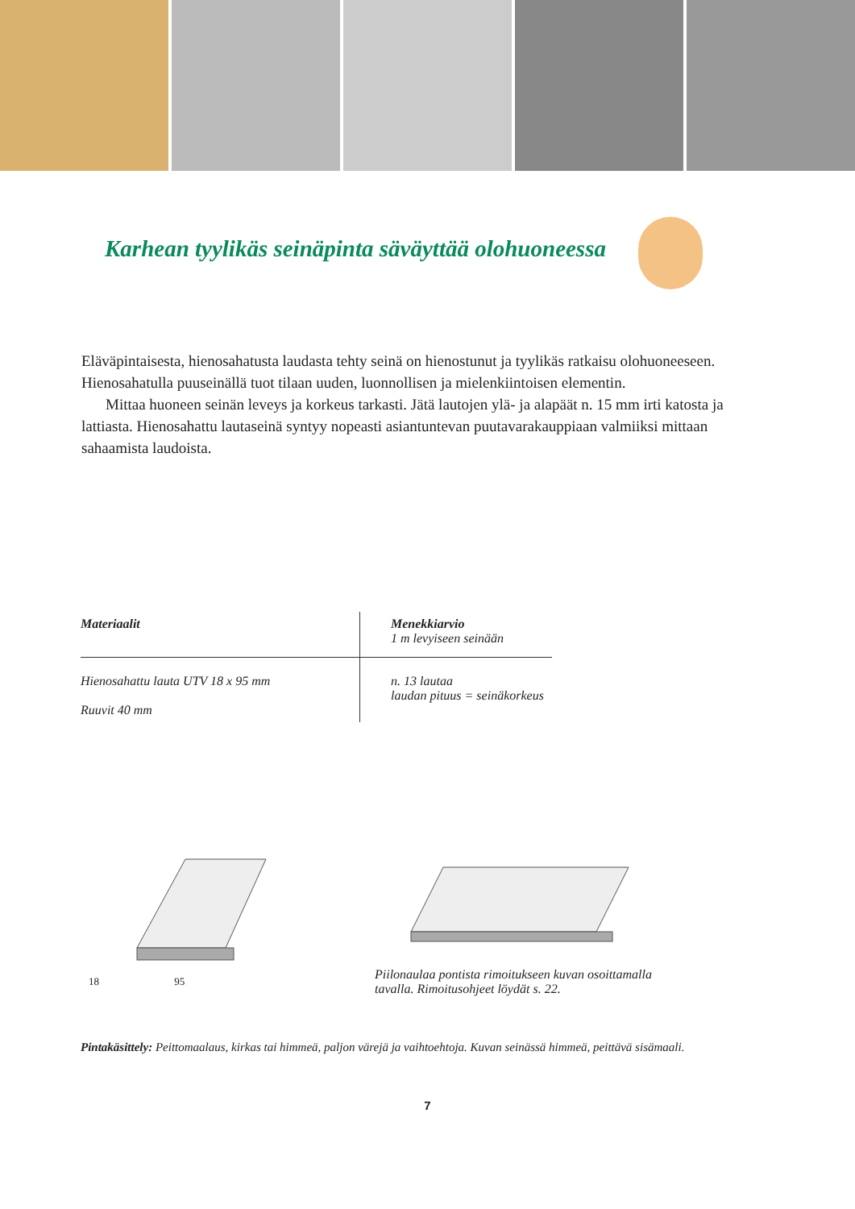Karhean tyylikäs seinäpinta säväyttää olohuoneessa
Eläväpintaisesta, hienosahatusta laudasta tehty seinä on hienostunut ja tyylikäs ratkaisu olohuoneeseen. Hienosahatulla puuseinällä tuot tilaan uuden, luonnollisen ja mielenkiintoisen elementin.
Mittaa huoneen seinän leveys ja korkeus tarkasti. Jätä lautojen ylä- ja alapäät n. 15 mm irti katosta ja lattiasta. Hienosahattu lautaseinä syntyy nopeasti asiantuntevan puutavarakauppiaan valmiiksi mittaan sahaamista laudoista.
| Materiaalit | Menekkiarvio 1 m levyiseen seinään |
| --- | --- |
| Hienosahattu lauta UTV 18 x 95 mm Ruuvit 40 mm | n. 13 lautaa laudan pituus = seinäkorkeus |
18 95
Piilonaulaa pontista rimoitukseen kuvan osoittamalla
tavalla. Rimoitusohjeet löydät s. 22.
Pintakäsittely: Peittomaalaus, kirkas tai himmeä, paljon värejä ja vaihtoehtoja. Kuvan seinässä himmeä, peittävä sisämaali.
7